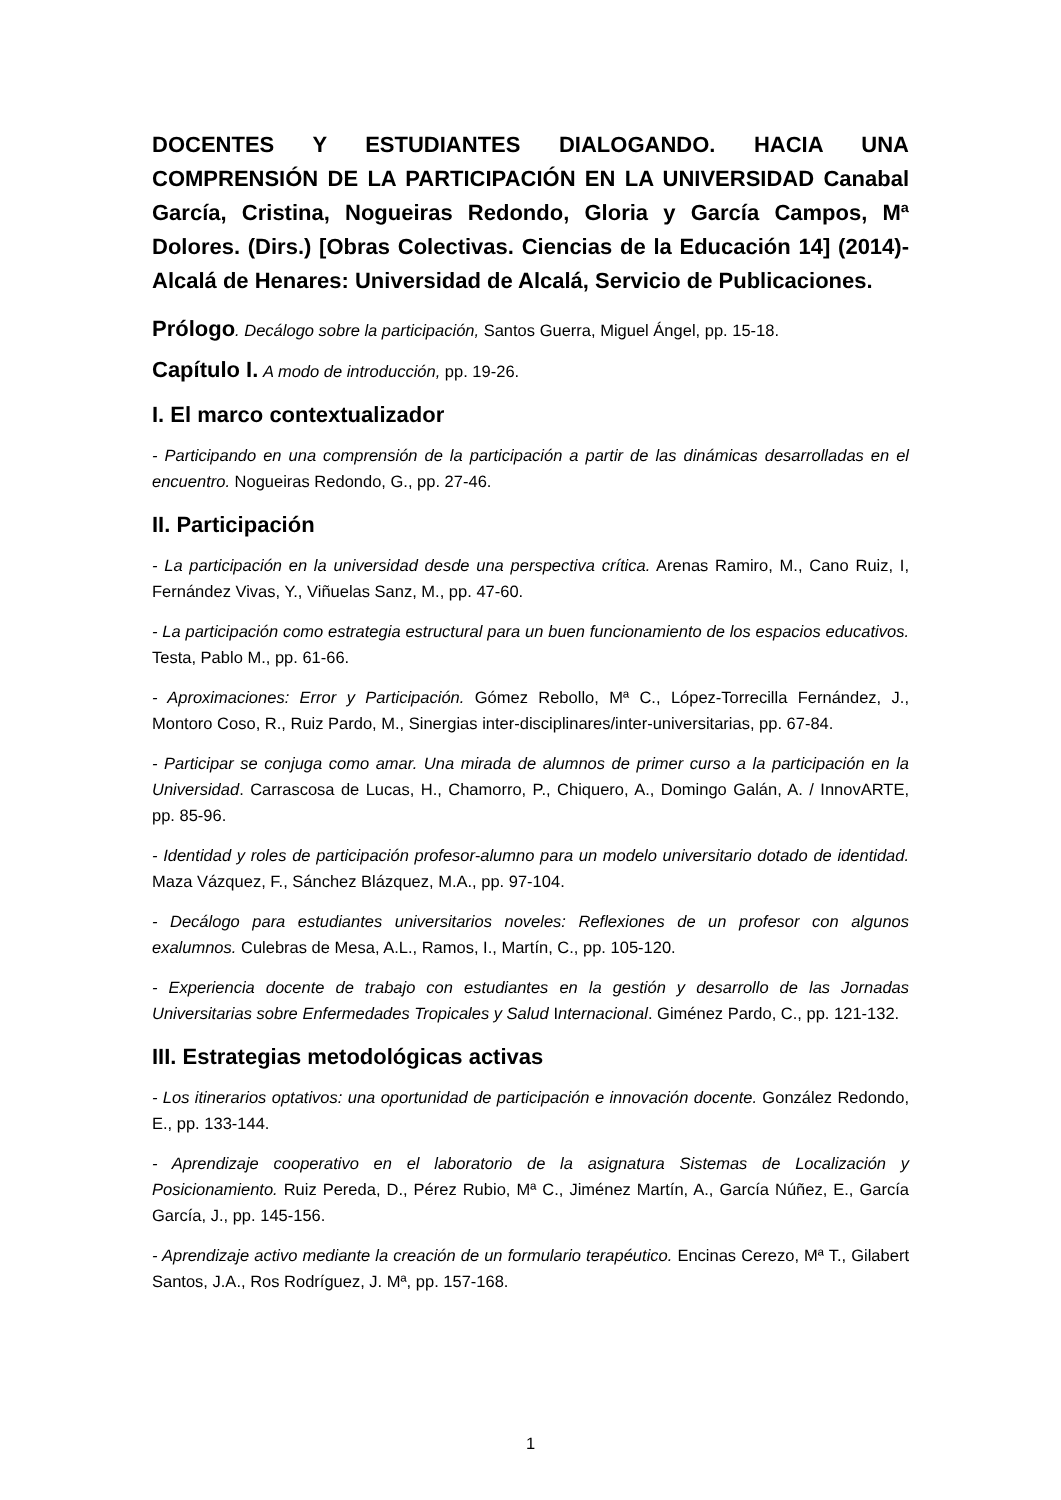DOCENTES Y ESTUDIANTES DIALOGANDO. HACIA UNA COMPRENSIÓN DE LA PARTICIPACIÓN EN LA UNIVERSIDAD Canabal García, Cristina, Nogueiras Redondo, Gloria y García Campos, Mª Dolores. (Dirs.) [Obras Colectivas. Ciencias de la Educación 14] (2014)-Alcalá de Henares: Universidad de Alcalá, Servicio de Publicaciones.
Prólogo. Decálogo sobre la participación, Santos Guerra, Miguel Ángel, pp. 15-18.
Capítulo I. A modo de introducción, pp. 19-26.
I. El marco contextualizador
- Participando en una comprensión de la participación a partir de las dinámicas desarrolladas en el encuentro. Nogueiras Redondo, G., pp. 27-46.
II. Participación
- La participación en la universidad desde una perspectiva crítica. Arenas Ramiro, M., Cano Ruiz, I, Fernández Vivas, Y., Viñuelas Sanz, M., pp. 47-60.
- La participación como estrategia estructural para un buen funcionamiento de los espacios educativos. Testa, Pablo M., pp. 61-66.
- Aproximaciones: Error y Participación. Gómez Rebollo, Mª C., López-Torrecilla Fernández, J., Montoro Coso, R., Ruiz Pardo, M., Sinergias inter-disciplinares/inter-universitarias, pp. 67-84.
- Participar se conjuga como amar. Una mirada de alumnos de primer curso a la participación en la Universidad. Carrascosa de Lucas, H., Chamorro, P., Chiquero, A., Domingo Galán, A. / InnovARTE, pp. 85-96.
- Identidad y roles de participación profesor-alumno para un modelo universitario dotado de identidad. Maza Vázquez, F., Sánchez Blázquez, M.A., pp. 97-104.
- Decálogo para estudiantes universitarios noveles: Reflexiones de un profesor con algunos exalumnos. Culebras de Mesa, A.L., Ramos, I., Martín, C., pp. 105-120.
- Experiencia docente de trabajo con estudiantes en la gestión y desarrollo de las Jornadas Universitarias sobre Enfermedades Tropicales y Salud Internacional. Giménez Pardo, C., pp. 121-132.
III. Estrategias metodológicas activas
- Los itinerarios optativos: una oportunidad de participación e innovación docente. González Redondo, E., pp. 133-144.
- Aprendizaje cooperativo en el laboratorio de la asignatura Sistemas de Localización y Posicionamiento. Ruiz Pereda, D., Pérez Rubio, Mª C., Jiménez Martín, A., García Núñez, E., García García, J., pp. 145-156.
- Aprendizaje activo mediante la creación de un formulario terapéutico. Encinas Cerezo, Mª T., Gilabert Santos, J.A., Ros Rodríguez, J. Mª, pp. 157-168.
1